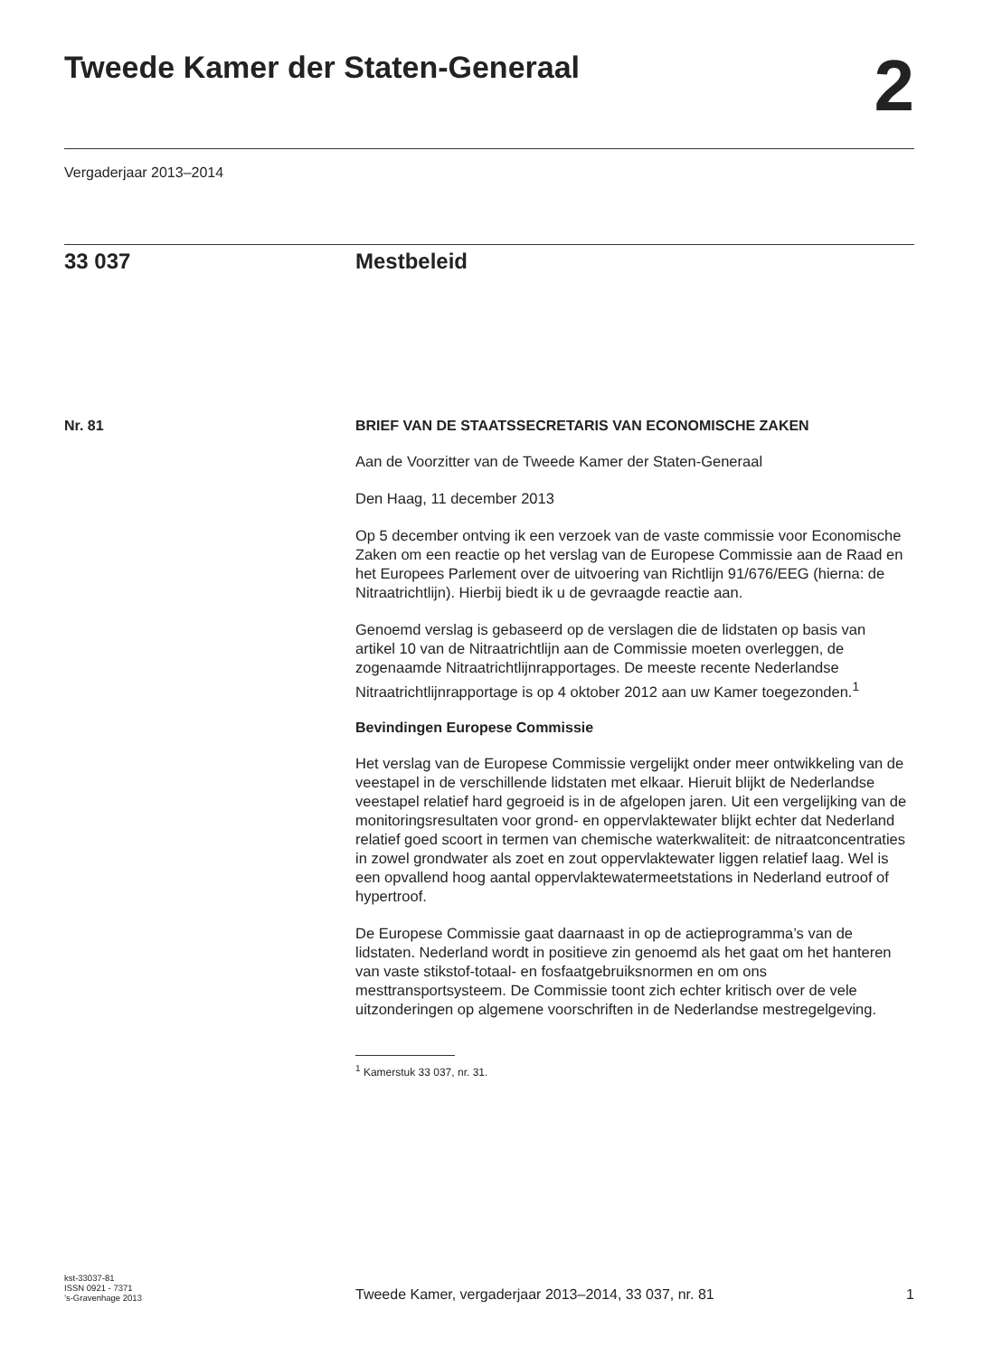Tweede Kamer der Staten-Generaal
2
Vergaderjaar 2013–2014
33 037 Mestbeleid
Nr. 81 BRIEF VAN DE STAATSSECRETARIS VAN ECONOMISCHE ZAKEN
Aan de Voorzitter van de Tweede Kamer der Staten-Generaal
Den Haag, 11 december 2013
Op 5 december ontving ik een verzoek van de vaste commissie voor Economische Zaken om een reactie op het verslag van de Europese Commissie aan de Raad en het Europees Parlement over de uitvoering van Richtlijn 91/676/EEG (hierna: de Nitraatrichtlijn). Hierbij biedt ik u de gevraagde reactie aan.
Genoemd verslag is gebaseerd op de verslagen die de lidstaten op basis van artikel 10 van de Nitraatrichtlijn aan de Commissie moeten overleggen, de zogenaamde Nitraatrichtlijnrapportages. De meeste recente Nederlandse Nitraatrichtlijnrapportage is op 4 oktober 2012 aan uw Kamer toegezonden.<sup>1</sup>
Bevindingen Europese Commissie
Het verslag van de Europese Commissie vergelijkt onder meer ontwikkeling van de veestapel in de verschillende lidstaten met elkaar. Hieruit blijkt de Nederlandse veestapel relatief hard gegroeid is in de afgelopen jaren. Uit een vergelijking van de monitoringsresultaten voor grond- en oppervlaktewater blijkt echter dat Nederland relatief goed scoort in termen van chemische waterkwaliteit: de nitraatconcentraties in zowel grondwater als zoet en zout oppervlaktewater liggen relatief laag. Wel is een opvallend hoog aantal oppervlaktewatermeetstations in Nederland eutroof of hypertroof.
De Europese Commissie gaat daarnaast in op de actieprogramma’s van de lidstaten. Nederland wordt in positieve zin genoemd als het gaat om het hanteren van vaste stikstof-totaal- en fosfaatgebruiksnormen en om ons mesttransportsysteem. De Commissie toont zich echter kritisch over de vele uitzonderingen op algemene voorschriften in de Nederlandse mestregelgeving.
<sup>1</sup> Kamerstuk 33 037, nr. 31.
kst-33037-81
ISSN 0921 - 7371
’s-Gravenhage 2013
Tweede Kamer, vergaderjaar 2013–2014, 33 037, nr. 81
1